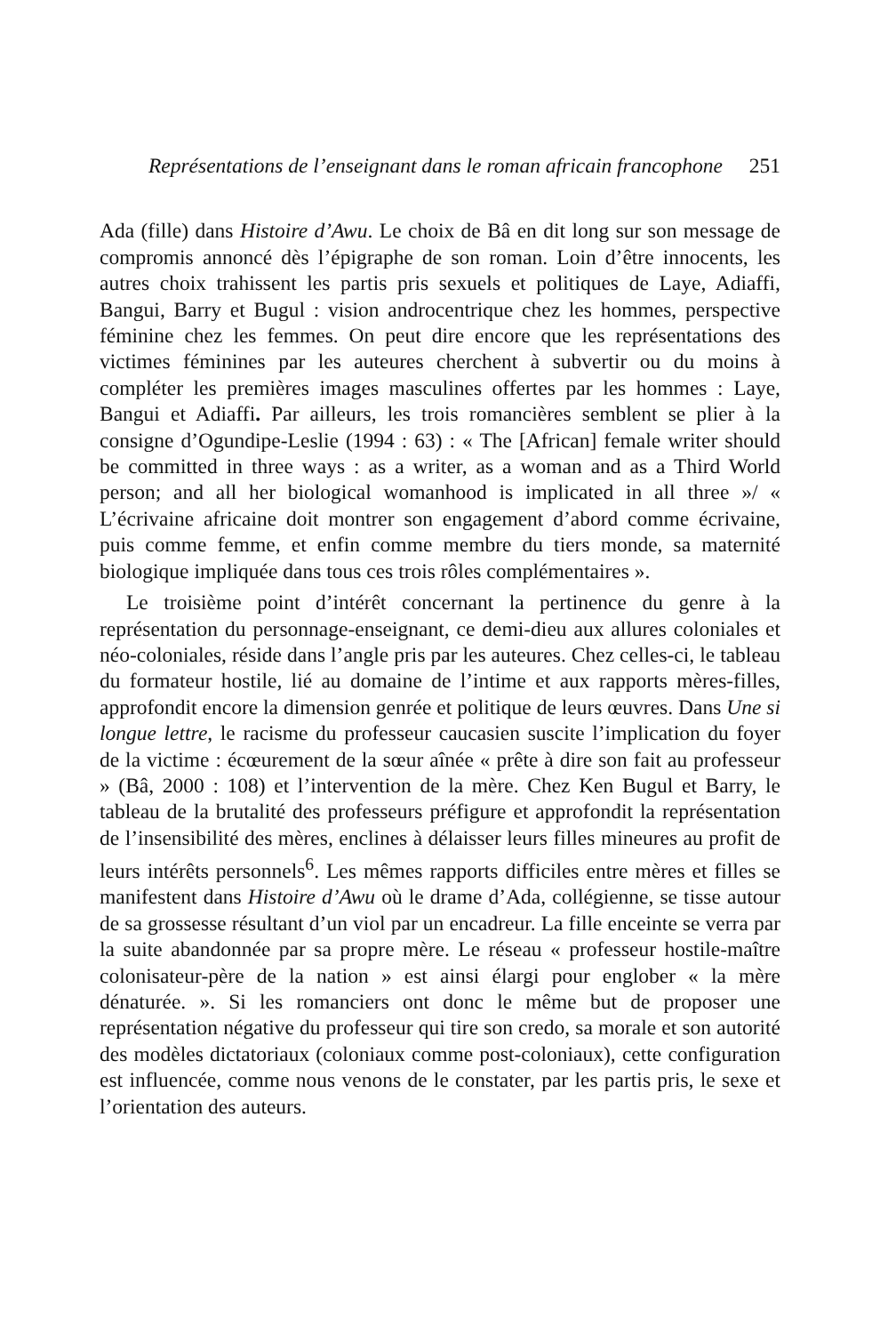Représentations de l’enseignant dans le roman africain francophone 251
Ada (fille) dans Histoire d’Awu. Le choix de Bâ en dit long sur son message de compromis annoncé dès l’épigraphe de son roman. Loin d’être innocents, les autres choix trahissent les partis pris sexuels et politiques de Laye, Adiaffi, Bangui, Barry et Bugul : vision androcentrique chez les hommes, perspective féminine chez les femmes. On peut dire encore que les représentations des victimes féminines par les auteures cherchent à subvertir ou du moins à compléter les premières images masculines offertes par les hommes : Laye, Bangui et Adiaffi. Par ailleurs, les trois romancières semblent se plier à la consigne d’Ogundipe-Leslie (1994 : 63) : « The [African] female writer should be committed in three ways : as a writer, as a woman and as a Third World person; and all her biological womanhood is implicated in all three »/ « L’écrivaine africaine doit montrer son engagement d’abord comme écrivaine, puis comme femme, et enfin comme membre du tiers monde, sa maternité biologique impliquée dans tous ces trois rôles complémentaires ».
Le troisième point d’intérêt concernant la pertinence du genre à la représentation du personnage-enseignant, ce demi-dieu aux allures coloniales et néo-coloniales, réside dans l’angle pris par les auteures. Chez celles-ci, le tableau du formateur hostile, lié au domaine de l’intime et aux rapports mères-filles, approfondit encore la dimension genrée et politique de leurs œuvres. Dans Une si longue lettre, le racisme du professeur caucasien suscite l’implication du foyer de la victime : écœurement de la sœur aînée « prête à dire son fait au professeur » (Bâ, 2000 : 108) et l’intervention de la mère. Chez Ken Bugul et Barry, le tableau de la brutalité des professeurs préfigure et approfondit la représentation de l’insensibilité des mères, enclines à délaisser leurs filles mineures au profit de leurs intérêts personnels<sup>6</sup>. Les mêmes rapports difficiles entre mères et filles se manifestent dans Histoire d’Awu où le drame d’Ada, collégienne, se tisse autour de sa grossesse résultant d’un viol par un encadreur. La fille enceinte se verra par la suite abandonnée par sa propre mère. Le réseau « professeur hostile-maître colonisateur-père de la nation » est ainsi élargi pour englober « la mère dénaturée. ». Si les romanciers ont donc le même but de proposer une représentation négative du professeur qui tire son credo, sa morale et son autorité des modèles dictatoriaux (coloniaux comme post-coloniaux), cette configuration est influencée, comme nous venons de le constater, par les partis pris, le sexe et l’orientation des auteurs.